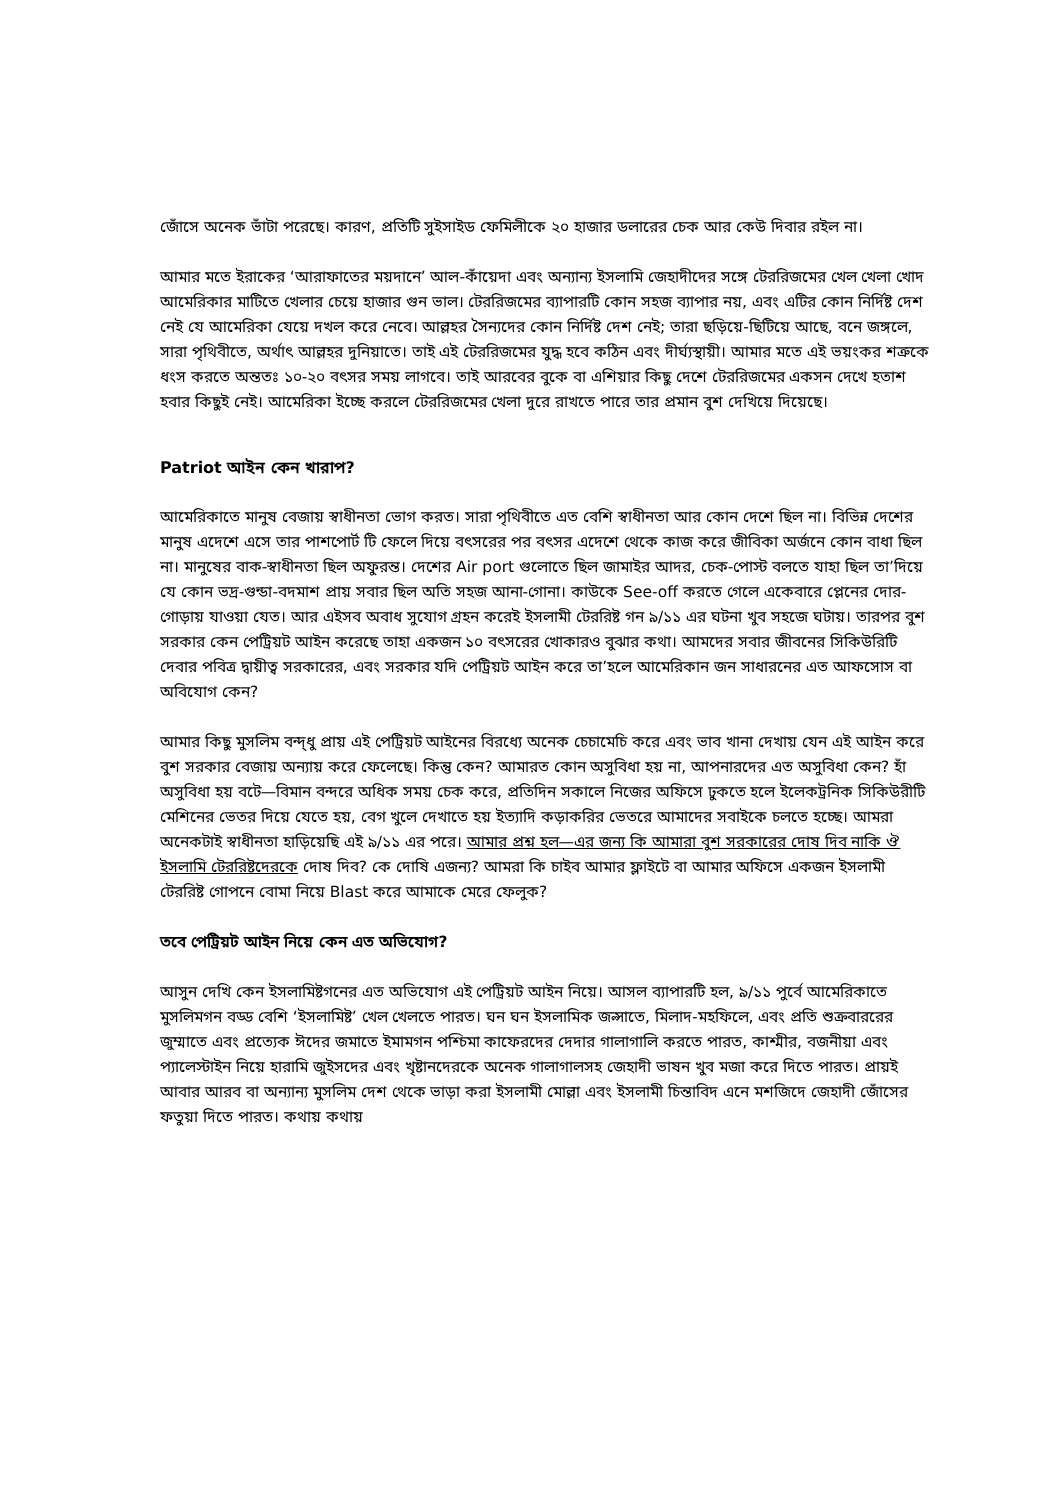জোঁসে অনেক ভাঁটা পরেছে। কারণ, প্রতিটি সুইসাইড ফেমিলীকে ২০ হাজার ডলারের চেক আর কেউ দিবার রইল না।
আমার মতে ইরাকের ‘আরাফাতের ময়দানে’ আল-কাঁয়েদা এবং অন্যান্য ইসলামি জেহাদীদের সঙ্গে টেররিজমের খেল খেলা খোদ আমেরিকার মাটিতে খেলার চেয়ে হাজার গুন ভাল। টেররিজমের ব্যাপারটি কোন সহজ ব্যাপার নয়, এবং এটির কোন নির্দিষ্ট দেশ নেই যে আমেরিকা যেয়ে দখল করে নেবে। আল্লহর সৈন্যদের কোন নির্দিষ্ট দেশ নেই; তারা ছড়িয়ে-ছিটিয়ে আছে, বনে জঙ্গলে, সারা পৃথিবীতে, অর্থাৎ আল্লহর দুনিয়াতে। তাই এই টেররিজমের যুদ্ধ হবে কঠিন এবং দীর্ঘ্যস্থায়ী। আমার মতে এই ভয়ংকর শত্রুকে ধংস করতে অন্ততঃ ১০-২০ বৎসর সময় লাগবে। তাই আরবের বুকে বা এশিয়ার কিছু দেশে টেররিজমের একসন দেখে হতাশ হবার কিছুই নেই। আমেরিকা ইচ্ছে করলে টেররিজমের খেলা দুরে রাখতে পারে তার প্রমান বুশ দেখিয়ে দিয়েছে।
Patriot আইন কেন খারাপ?
আমেরিকাতে মানুষ বেজায় স্বাধীনতা ভোগ করত। সারা পৃথিবীতে এত বেশি স্বাধীনতা আর কোন দেশে ছিল না। বিভিন্ন দেশের মানুষ এদেশে এসে তার পাশপোর্ট টি ফেলে দিয়ে বৎসরের পর বৎসর এদেশে থেকে কাজ করে জীবিকা অর্জনে কোন বাধা ছিল না। মানুষের বাক-স্বাধীনতা ছিল অফুরন্ত। দেশের Air port গুলোতে ছিল জামাইর আদর, চেক-পোস্ট বলতে যাহা ছিল তা’দিয়ে যে কোন ভদ্র-গুন্ডা-বদমাশ প্রায় সবার ছিল অতি সহজ আনা-গোনা। কাউকে See-off করতে গেলে একেবারে প্লেনের দোর-গোড়ায় যাওয়া যেত। আর এইসব অবাধ সুযোগ গ্রহন করেই ইসলামী টেররিষ্ট গন ৯/১১ এর ঘটনা খুব সহজে ঘটায়। তারপর বুশ সরকার কেন পেট্রিয়ট আইন করেছে তাহা একজন ১০ বৎসরের খোকারও বুঝার কথা। আমদের সবার জীবনের সিকিউরিটি দেবার পবিত্র দ্বায়ীত্ব সরকারের, এবং সরকার যদি পেট্রিয়ট আইন করে তা’হলে আমেরিকান জন সাধারনের এত আফসোস বা অবিযোগ কেন?
আমার কিছু মুসলিম বন্দ্ধু প্রায় এই পেট্রিয়ট আইনের বিরধ্যে অনেক চেচামেচি করে এবং ভাব খানা দেখায় যেন এই আইন করে বুশ সরকার বেজায় অন্যায় করে ফেলেছে। কিন্তু কেন? আমারত কোন অসুবিধা হয় না, আপনারদের এত অসুবিধা কেন? হাঁ অসুবিধা হয় বটে—বিমান বন্দরে অধিক সময় চেক করে, প্রতিদিন সকালে নিজের অফিসে ঢুকতে হলে ইলেকট্রনিক সিকিউরীটি মেশিনের ভেতর দিয়ে যেতে হয়, বেগ খুলে দেখাতে হয় ইত্যাদি কড়াকরির ভেতরে আমাদের সবাইকে চলতে হচ্ছে। আমরা অনেকটাই স্বাধীনতা হাড়িয়েছি এই ৯/১১ এর পরে। আমার প্রশ্ন হল—এর জন্য কি আমারা বুশ সরকারের দোষ দিব নাকি ঔ ইসলামি টেররিষ্টদেরকে দোষ দিব? কে দোষি এজন্য? আমরা কি চাইব আমার ফ্লাইটে বা আমার অফিসে একজন ইসলামী টেররিষ্ট গোপনে বোমা নিয়ে Blast করে আমাকে মেরে ফেলুক?
তবে পেট্রিয়ট আইন নিয়ে কেন এত অভিযোগ?
আসুন দেখি কেন ইসলামিষ্টগনের এত অভিযোগ এই পেট্রিয়ট আইন নিয়ে। আসল ব্যাপারটি হল, ৯/১১ পুর্বে আমেরিকাতে মুসলিমগন বড্ড বেশি ‘ইসলামিষ্ট’ খেল খেলতে পারত। ঘন ঘন ইসলামিক জল্সাতে, মিলাদ-মহফিলে, এবং প্রতি শুক্রবাররের জুম্মাতে এবং প্রত্যেক ঈদের জমাতে ইমামগন পশ্চিমা কাফেরদের দেদার গালাগালি করতে পারত, কাশ্মীর, বজনীয়া এবং প্যালেস্টাইন নিয়ে হারামি জুইসদের এবং খৃষ্টানদেরকে অনেক গালাগালসহ জেহাদী ভাষন খুব মজা করে দিতে পারত। প্রায়ই আবার আরব বা অন্যান্য মুসলিম দেশ থেকে ভাড়া করা ইসলামী মোল্লা এবং ইসলামী চিন্তাবিদ এনে মশজিদে জেহাদী জোঁসের ফতুয়া দিতে পারত। কথায় কথায়